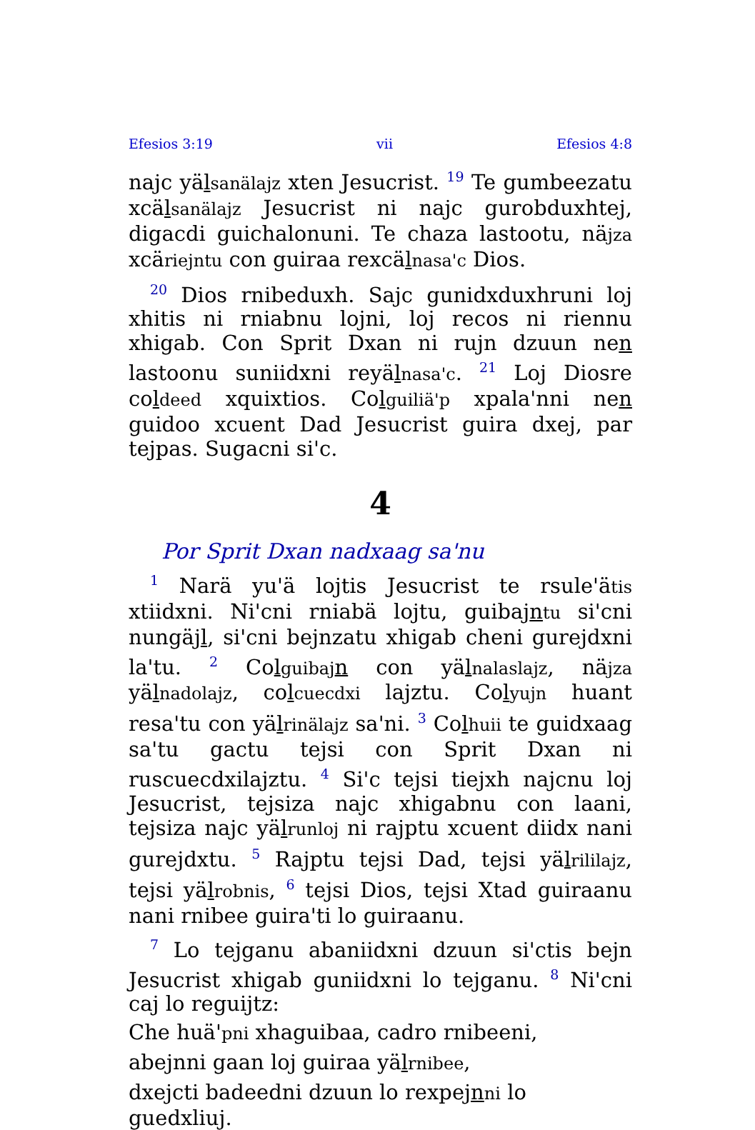Efesios 3:19 vii Efesios 4:8
najc yälsanälajz xten Jesucrist. <sup>19</sup> Te gumbeezatu xcälsanälajz Jesucrist ni najc gurobduxhtej, digacdi guichalonuni. Te chaza lastootu, näjza xcäriejntu con guiraa rexcälnasa'c Dios.
<sup>20</sup> Dios rnibeduxh. Sajc gunidxduxhruni loj xhitis ni rniabnu lojni, loj recos ni riennu xhigab. Con Sprit Dxan ni rujn dzuun nen lastoonu suniidxni reyälnasa'c. <sup>21</sup> Loj Diosre coldeed xquixtios. Colguiliä'p xpala'nni nen guidoo xcuent Dad Jesucrist guira dxej, par tejpas. Sugacni si'c.
4
Por Sprit Dxan nadxaag sa'nu
<sup>1</sup> Narä yu'ä lojtis Jesucrist te rsule'ätis xtiidxni. Ni'cni rniabä lojtu, guibajntu si'cni nungäjl, si'cni bejnzatu xhigab cheni gurejdxni la'tu. <sup>2</sup> Colguibaj n con yälnalaslajz, näjza yälnadolajz, colcuecdxi lajztu. Colyujn huant resa'tu con yälrinälajz sa'ni. <sup>3</sup> Colhuii te guidxaag sa'tu gactu tejsi con Sprit Dxan ni ruscuecdxilajztu. <sup>4</sup> Si'c tejsi tiejxh najcnu loj Jesucrist, tejsiza najc xhigabnu con laani, tejsiza najc yälrunloj ni rajptu xcuent diidx nani gurejdxtu. <sup>5</sup> Rajptu tejsi Dad, tejsi yälrililajz, tejsi yälrobnis, <sup>6</sup> tejsi Dios, tejsi Xtad guiraanu nani rnibee guira'ti lo guiraanu.
<sup>7</sup> Lo tejganu abaniidxni dzuun si'ctis bejn Jesucrist xhigab guniidxni lo tejganu. <sup>8</sup> Ni'cni caj lo reguijtz:
Che huä'pni xhaguibaa, cadro rnibeeni,
abejnni gaan loj guiraa yälrnibee,
dxejcti badeedni dzuun lo rexpejnni lo guedxliuj.